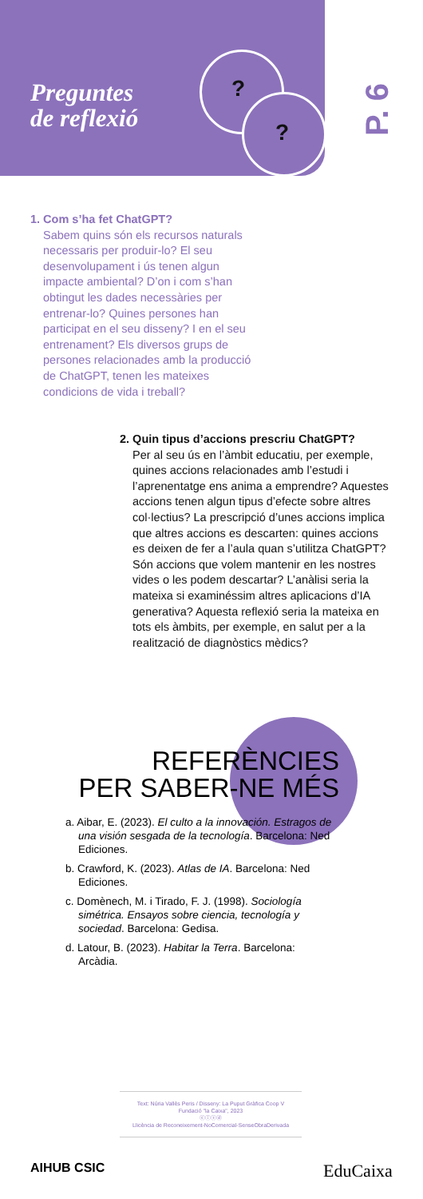Preguntes
de reflexió
?
?
P. 6
1. Com s’ha fet ChatGPT?
Sabem quins són els recursos naturals necessaris per produir-lo? El seu desenvolupament i ús tenen algun impacte ambiental? D’on i com s’han obtingut les dades necessàries per entrenar-lo? Quines persones han participat en el seu disseny? I en el seu entrenament? Els diversos grups de persones relacionades amb la producció de ChatGPT, tenen les mateixes condicions de vida i treball?
2. Quin tipus d’accions prescriu ChatGPT?
Per al seu ús en l’àmbit educatiu, per exemple, quines accions relacionades amb l’estudi i l’aprenentatge ens anima a emprendre? Aquestes accions tenen algun tipus d’efecte sobre altres col·lectius? La prescripció d’unes accions implica que altres accions es descarten: quines accions es deixen de fer a l’aula quan s’utilitza ChatGPT? Són accions que volem mantenir en les nostres vides o les podem descartar? L’anàlisi seria la mateixa si examinéssim altres aplicacions d’IA generativa? Aquesta reflexió seria la mateixa en tots els àmbits, per exemple, en salut per a la realització de diagnòstics mèdics?
REFERÈNCIES
PER SABER-NE MÉS
a. Aibar, E. (2023). El culto a la innovación. Estragos de una visión sesgada de la tecnología. Barcelona: Ned Ediciones.
b. Crawford, K. (2023). Atlas de IA. Barcelona: Ned Ediciones.
c. Domènech, M. i Tirado, F. J. (1998). Sociología simétrica. Ensayos sobre ciencia, tecnología y sociedad. Barcelona: Gedisa.
d. Latour, B. (2023). Habitar la Terra. Barcelona: Arcàdia.
Text: Núria Vallès Peris / Disseny: La Puput Gràfica Coop V
Fundació "la Caixa", 2023
ⓒⓘⓢⓓ
Llicència de Reconeixement-NoComercial-SenseObraDerivada
AIHUB CSIC EduCaixa